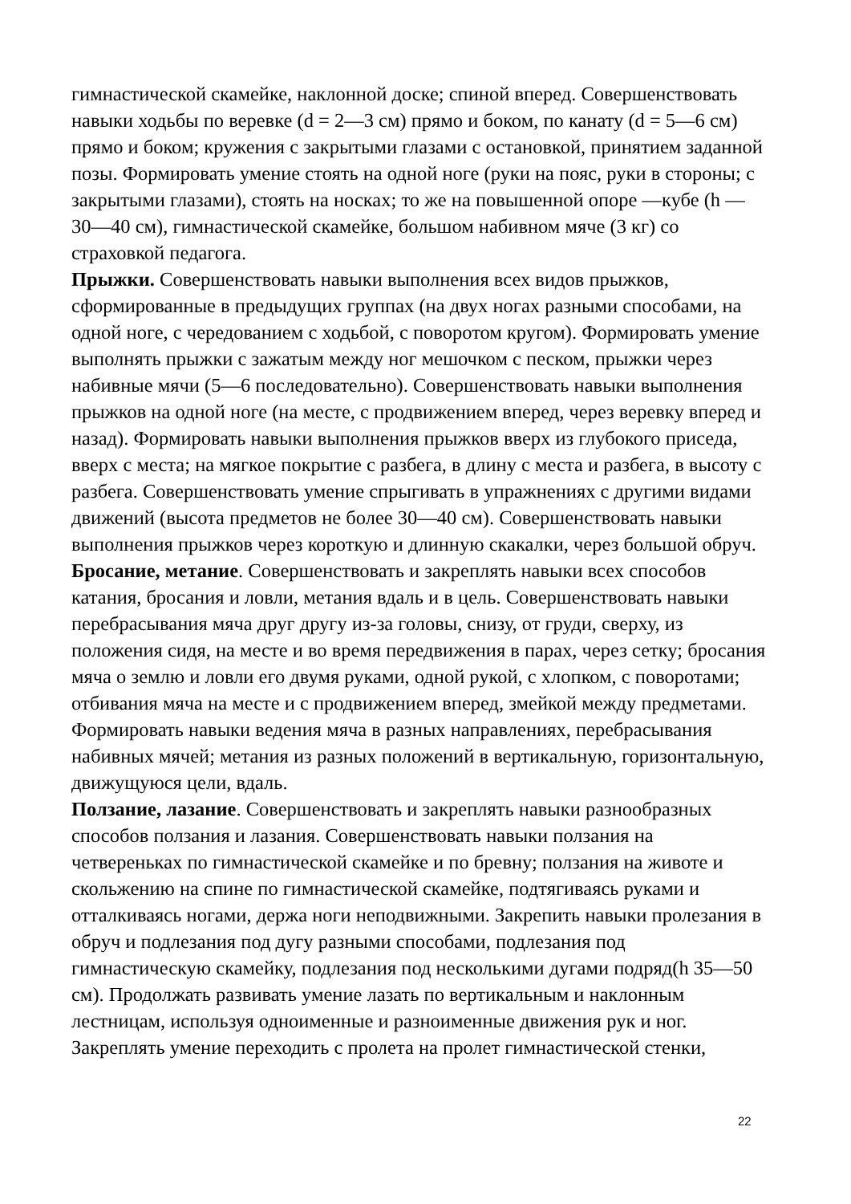гимнастической скамейке, наклонной доске; спиной вперед. Совершенствовать навыки ходьбы по веревке (d = 2—3 см) прямо и боком, по канату (d = 5—6 см) прямо и боком; кружения с закрытыми глазами с остановкой, принятием заданной позы. Формировать умение стоять на одной ноге (руки на пояс, руки в стороны; с закрытыми глазами), стоять на носках; то же на повышенной опоре —кубе (h — 30—40 см), гимнастической скамейке, большом набивном мяче (3 кг) со страховкой педагога.
Прыжки. Совершенствовать навыки выполнения всех видов прыжков, сформированные в предыдущих группах (на двух ногах разными способами, на одной ноге, с чередованием с ходьбой, с поворотом кругом). Формировать умение выполнять прыжки с зажатым между ног мешочком с песком, прыжки через набивные мячи (5—6 последовательно). Совершенствовать навыки выполнения прыжков на одной ноге (на месте, с продвижением вперед, через веревку вперед и назад). Формировать навыки выполнения прыжков вверх из глубокого приседа, вверх с места; на мягкое покрытие с разбега, в длину с места и разбега, в высоту с разбега. Совершенствовать умение спрыгивать в упражнениях с другими видами движений (высота предметов не более 30—40 см). Совершенствовать навыки выполнения прыжков через короткую и длинную скакалки, через большой обруч.
Бросание, метание. Совершенствовать и закреплять навыки всех способов катания, бросания и ловли, метания вдаль и в цель. Совершенствовать навыки перебрасывания мяча друг другу из-за головы, снизу, от груди, сверху, из положения сидя, на месте и во время передвижения в парах, через сетку; бросания мяча о землю и ловли его двумя руками, одной рукой, с хлопком, с поворотами; отбивания мяча на месте и с продвижением вперед, змейкой между предметами. Формировать навыки ведения мяча в разных направлениях, перебрасывания набивных мячей; метания из разных положений в вертикальную, горизонтальную, движущуюся цели, вдаль.
Ползание, лазание. Совершенствовать и закреплять навыки разнообразных способов ползания и лазания. Совершенствовать навыки ползания на четвереньках по гимнастической скамейке и по бревну; ползания на животе и скольжению на спине по гимнастической скамейке, подтягиваясь руками и отталкиваясь ногами, держа ноги неподвижными. Закрепить навыки пролезания в обруч и подлезания под дугу разными способами, подлезания под гимнастическую скамейку, подлезания под несколькими дугами подряд(h 35—50 см). Продолжать развивать умение лазать по вертикальным и наклонным лестницам, используя одноименные и разноименные движения рук и ног. Закреплять умение переходить с пролета на пролет гимнастической стенки,
22